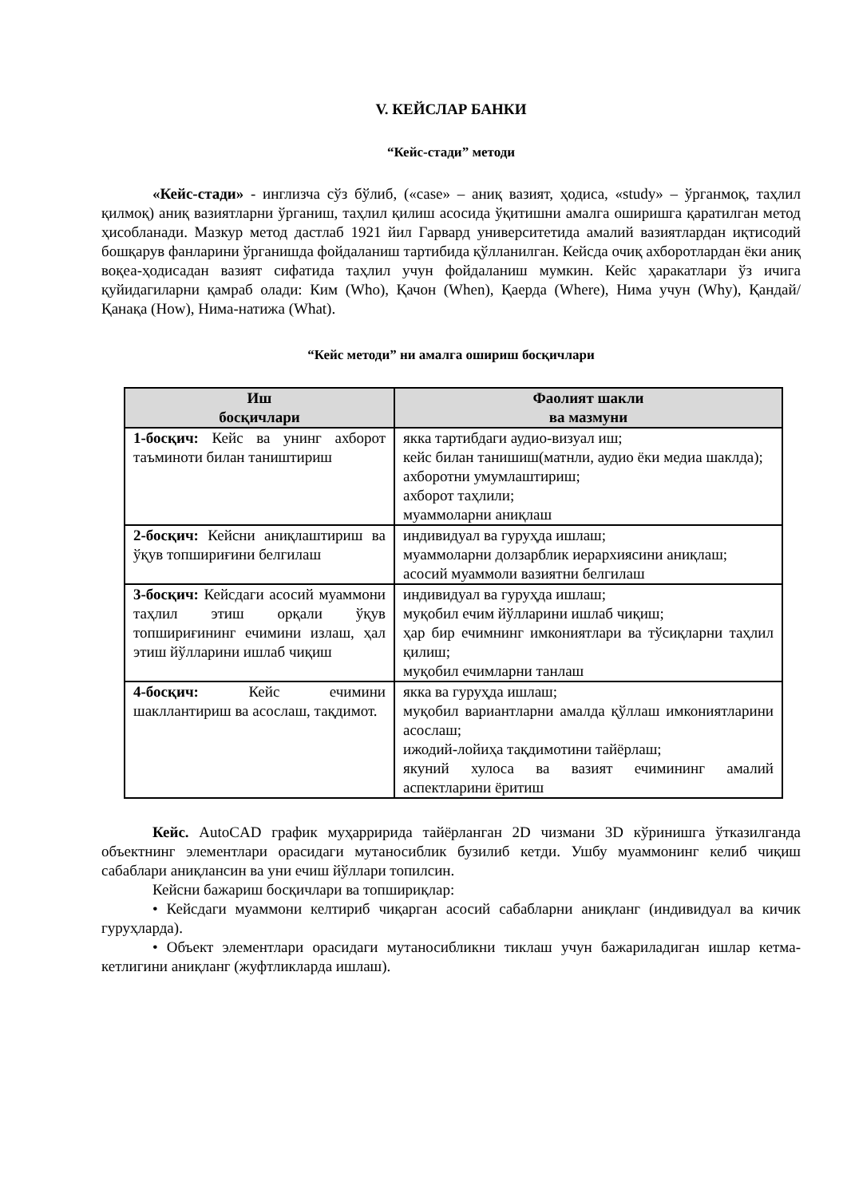V. КЕЙСЛАР БАНКИ
“Кейс-стади” методи
«Кейс-стади» - инглизча сўз бўлиб, («case» – аниқ вазият, ҳодиса, «study» – ўрганмоқ, таҳлил қилмоқ) аниқ вазиятларни ўрганиш, таҳлил қилиш асосида ўқитишни амалга оширишга қаратилган метод ҳисобланади. Мазкур метод дастлаб 1921 йил Гарвард университетида амалий вазиятлардан иқтисодий бошқарув фанларини ўрганишда фойдаланиш тартибида қўлланилган. Кейсда очиқ ахборотлардан ёки аниқ воқеа-ҳодисадан вазият сифатида таҳлил учун фойдаланиш мумкин. Кейс ҳаракатлари ўз ичига қуйидагиларни қамраб олади: Ким (Who), Қачон (When), Қаерда (Where), Нима учун (Why), Қандай/ Қанақа (How), Нима-натижа (What).
“Кейс методи” ни амалга ошириш босқичлари
| Иш босқичлари | Фаолият шакли ва мазмуни |
| --- | --- |
| 1-босқич: Кейс ва унинг ахборот таъминоти билан таништириш | якка тартибдаги аудио-визуал иш; кейс билан танишиш(матнли, аудио ёки медиа шаклда); ахборотни умумлаштириш; ахборот таҳлили; муаммоларни аниқлаш |
| 2-босқич: Кейсни аниқлаштириш ва ўқув топшириғини белгилаш | индивидуал ва гуруҳда ишлаш; муаммоларни долзарблик иерархиясини аниқлаш; асосий муаммоли вазиятни белгилаш |
| 3-босқич: Кейсдаги асосий муаммони таҳлил этиш орқали ўқув топшириғининг ечимини излаш, ҳал этиш йўлларини ишлаб чиқиш | индивидуал ва гуруҳда ишлаш; муқобил ечим йўлларини ишлаб чиқиш; ҳар бир ечимнинг имкониятлари ва тўсиқларни таҳлил қилиш; муқобил ечимларни танлаш |
| 4-босқич: Кейс ечимини шакллантириш ва асослаш, тақдимот. | якка ва гуруҳда ишлаш; муқобил вариантларни амалда қўллаш имкониятларини асослаш; ижодий-лойиҳа тақдимотини тайёрлаш; якуний хулоса ва вазият ечимининг амалий аспектларини ёритиш |
Кейс. AutoCAD график муҳарририда тайёрланган 2D чизмани 3D кўринишга ўтказилганда объектнинг элементлари орасидаги мутаносиблик бузилиб кетди. Ушбу муаммонинг келиб чиқиш сабаблари аниқлансин ва уни ечиш йўллари топилсин.
Кейсни бажариш босқичлари ва топшириқлар:
• Кейсдаги муаммони келтириб чиқарган асосий сабабларни аниқланг (индивидуал ва кичик гуруҳларда).
• Объект элементлари орасидаги мутаносибликни тиклаш учун бажариладиган ишлар кетма-кетлигини аниқланг (жуфтликларда ишлаш).